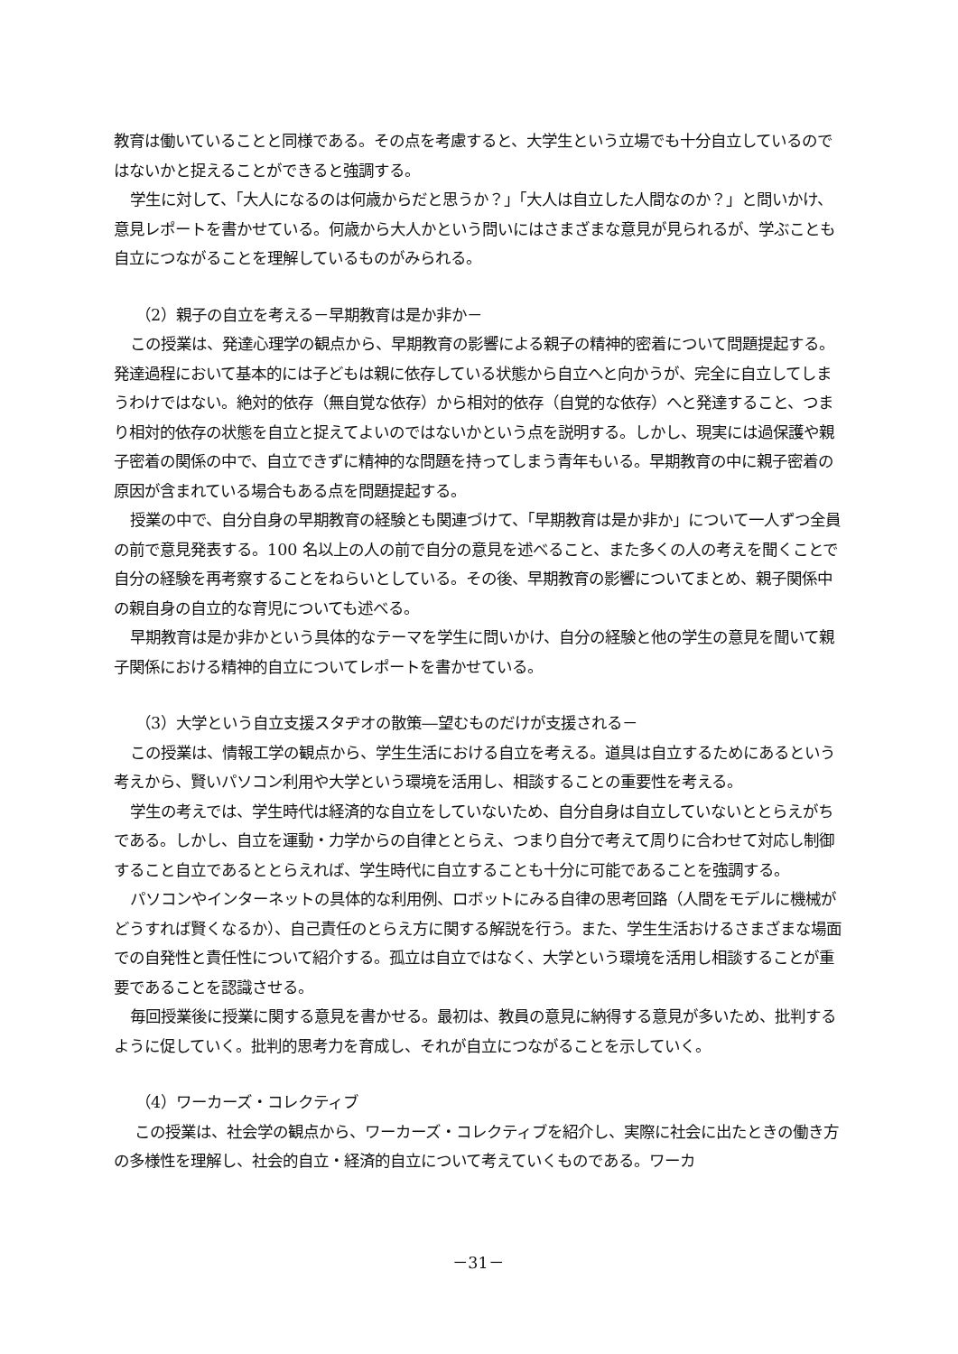教育は働いていることと同様である。その点を考慮すると、大学生という立場でも十分自立しているのではないかと捉えることができると強調する。
学生に対して、「大人になるのは何歳からだと思うか？」「大人は自立した人間なのか？」と問いかけ、意見レポートを書かせている。何歳から大人かという問いにはさまざまな意見が見られるが、学ぶことも自立につながることを理解しているものがみられる。
（2）親子の自立を考える－早期教育は是か非か－
この授業は、発達心理学の観点から、早期教育の影響による親子の精神的密着について問題提起する。発達過程において基本的には子どもは親に依存している状態から自立へと向かうが、完全に自立してしまうわけではない。絶対的依存（無自覚な依存）から相対的依存（自覚的な依存）へと発達すること、つまり相対的依存の状態を自立と捉えてよいのではないかという点を説明する。しかし、現実には過保護や親子密着の関係の中で、自立できずに精神的な問題を持ってしまう青年もいる。早期教育の中に親子密着の原因が含まれている場合もある点を問題提起する。
授業の中で、自分自身の早期教育の経験とも関連づけて、「早期教育は是か非か」について一人ずつ全員の前で意見発表する。100 名以上の人の前で自分の意見を述べること、また多くの人の考えを聞くことで自分の経験を再考察することをねらいとしている。その後、早期教育の影響についてまとめ、親子関係中の親自身の自立的な育児についても述べる。
早期教育は是か非かという具体的なテーマを学生に問いかけ、自分の経験と他の学生の意見を聞いて親子関係における精神的自立についてレポートを書かせている。
（3）大学という自立支援スタヂオの散策―望むものだけが支援される－
この授業は、情報工学の観点から、学生生活における自立を考える。道具は自立するためにあるという考えから、賢いパソコン利用や大学という環境を活用し、相談することの重要性を考える。
学生の考えでは、学生時代は経済的な自立をしていないため、自分自身は自立していないととらえがちである。しかし、自立を運動・力学からの自律ととらえ、つまり自分で考えて周りに合わせて対応し制御すること自立であるととらえれば、学生時代に自立することも十分に可能であることを強調する。
パソコンやインターネットの具体的な利用例、ロボットにみる自律の思考回路（人間をモデルに機械がどうすれば賢くなるか）、自己責任のとらえ方に関する解説を行う。また、学生生活おけるさまざまな場面での自発性と責任性について紹介する。孤立は自立ではなく、大学という環境を活用し相談することが重要であることを認識させる。
毎回授業後に授業に関する意見を書かせる。最初は、教員の意見に納得する意見が多いため、批判するように促していく。批判的思考力を育成し、それが自立につながることを示していく。
（4）ワーカーズ・コレクティブ
この授業は、社会学の観点から、ワーカーズ・コレクティブを紹介し、実際に社会に出たときの働き方の多様性を理解し、社会的自立・経済的自立について考えていくものである。ワーカ
－31－